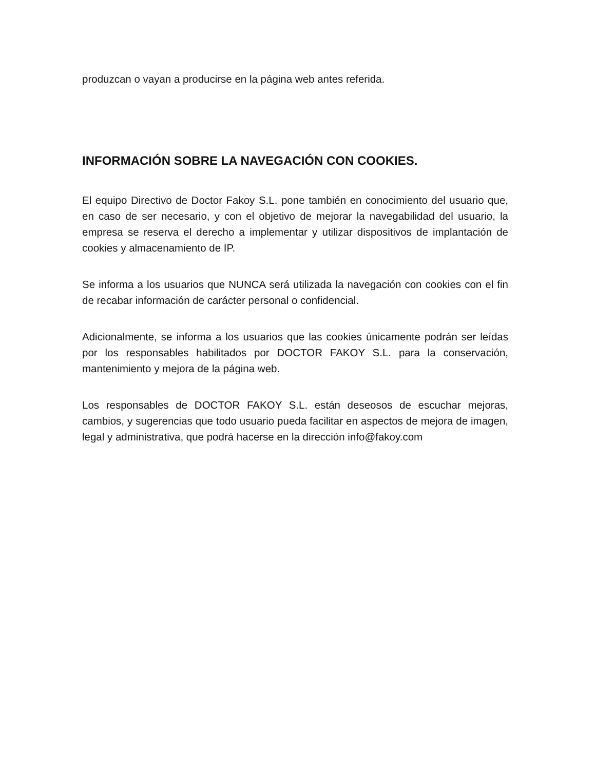produzcan o vayan a producirse en la página web antes referida.
INFORMACIÓN SOBRE LA NAVEGACIÓN CON COOKIES.
El equipo Directivo de Doctor Fakoy S.L. pone también en conocimiento del usuario que, en caso de ser necesario, y con el objetivo de mejorar la navegabilidad del usuario, la empresa se reserva el derecho a implementar y utilizar dispositivos de implantación de cookies y almacenamiento de IP.
Se informa a los usuarios que NUNCA será utilizada la navegación con cookies con el fin de recabar información de carácter personal o confidencial.
Adicionalmente, se informa a los usuarios que las cookies únicamente podrán ser leídas por los responsables habilitados por DOCTOR FAKOY S.L. para la conservación, mantenimiento y mejora de la página web.
Los responsables de DOCTOR FAKOY S.L. están deseosos de escuchar mejoras, cambios, y sugerencias que todo usuario pueda facilitar en aspectos de mejora de imagen, legal y administrativa, que podrá hacerse en la dirección info@fakoy.com